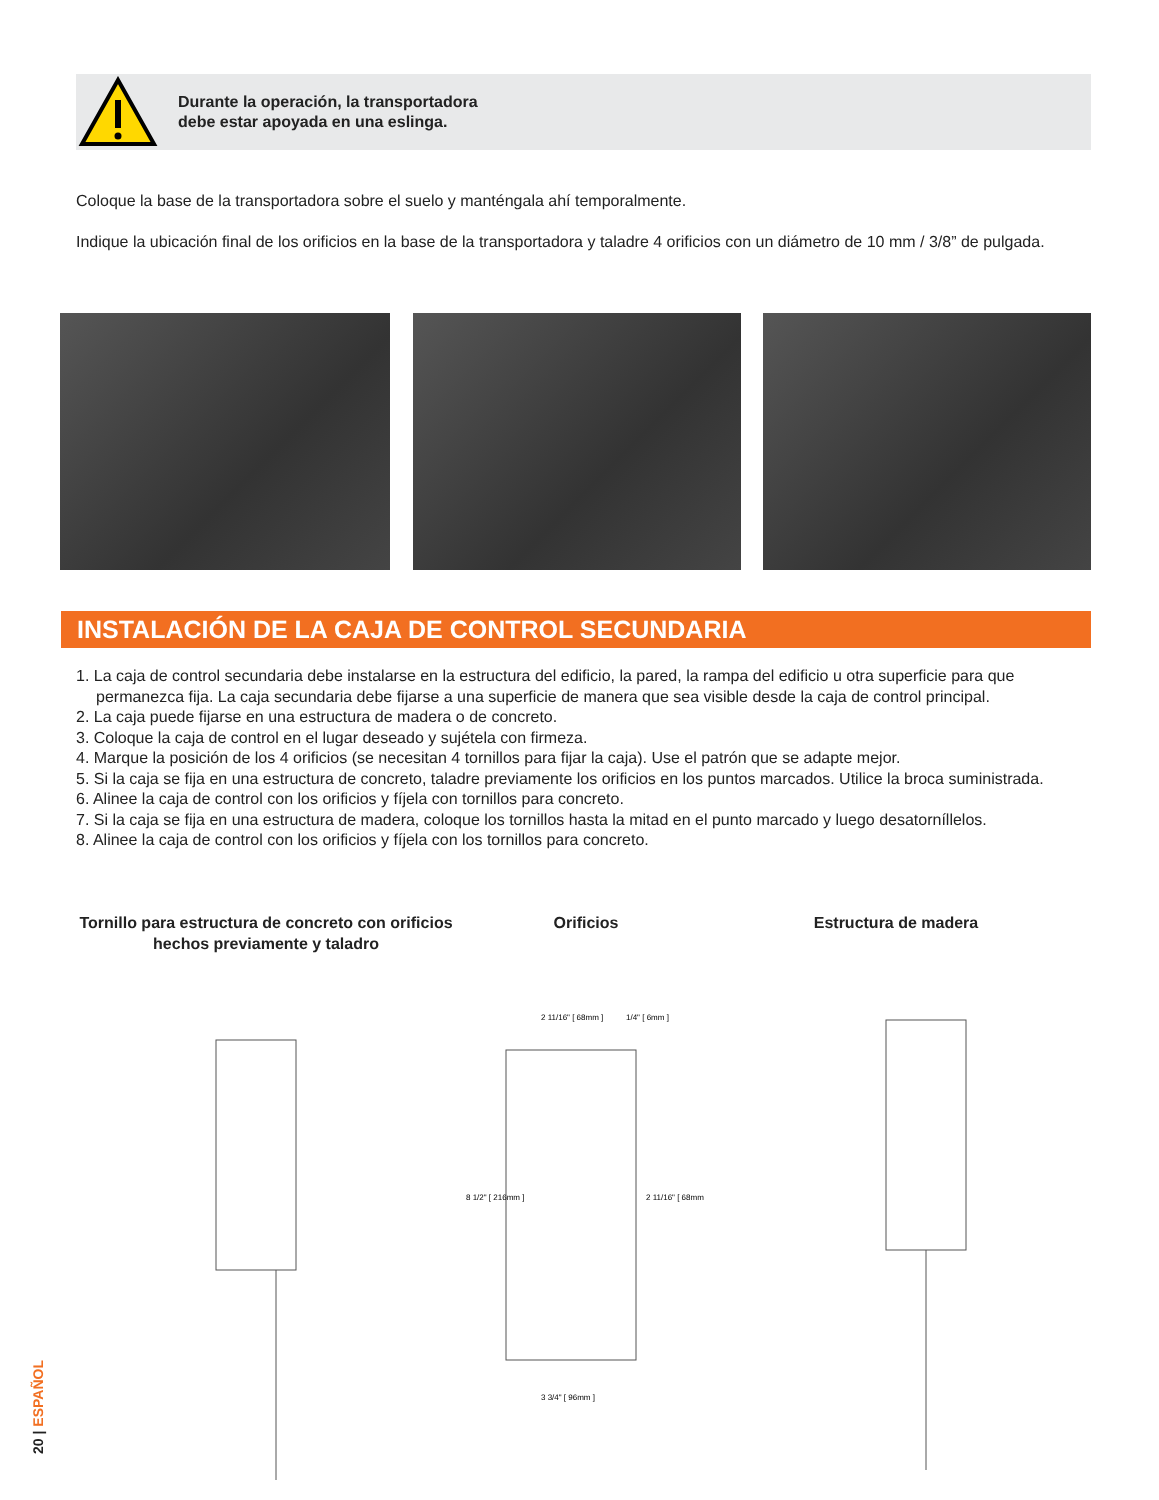Durante la operación, la transportadora
debe estar apoyada en una eslinga.
Coloque la base de la transportadora sobre el suelo y manténgala ahí temporalmente.
Indique la ubicación final de los orificios en la base de la transportadora y taladre 4 orificios con un diámetro de 10 mm / 3/8” de pulgada.
INSTALACIÓN DE LA CAJA DE CONTROL SECUNDARIA
1. La caja de control secundaria debe instalarse en la estructura del edificio, la pared, la rampa del edificio u otra superficie para que permanezca fija. La caja secundaria debe fijarse a una superficie de manera que sea visible desde la caja de control principal.
2. La caja puede fijarse en una estructura de madera o de concreto.
3. Coloque la caja de control en el lugar deseado y sujétela con firmeza.
4. Marque la posición de los 4 orificios (se necesitan 4 tornillos para fijar la caja). Use el patrón que se adapte mejor.
5. Si la caja se fija en una estructura de concreto, taladre previamente los orificios en los puntos marcados. Utilice la broca suministrada.
6. Alinee la caja de control con los orificios y fíjela con tornillos para concreto.
7. Si la caja se fija en una estructura de madera, coloque los tornillos hasta la mitad en el punto marcado y luego desatorníllelos.
8. Alinee la caja de control con los orificios y fíjela con los tornillos para concreto.
Tornillo para estructura de concreto con orificios hechos previamente y taladro
Orificios Estructura de madera
2 11/16" [ 68mm ]
1/4" [ 6mm ]
3 3/4" [ 96mm ]
8 1/2" [ 216mm ]
2 11/16" [ 68mm ]
20 | ESPAÑOL